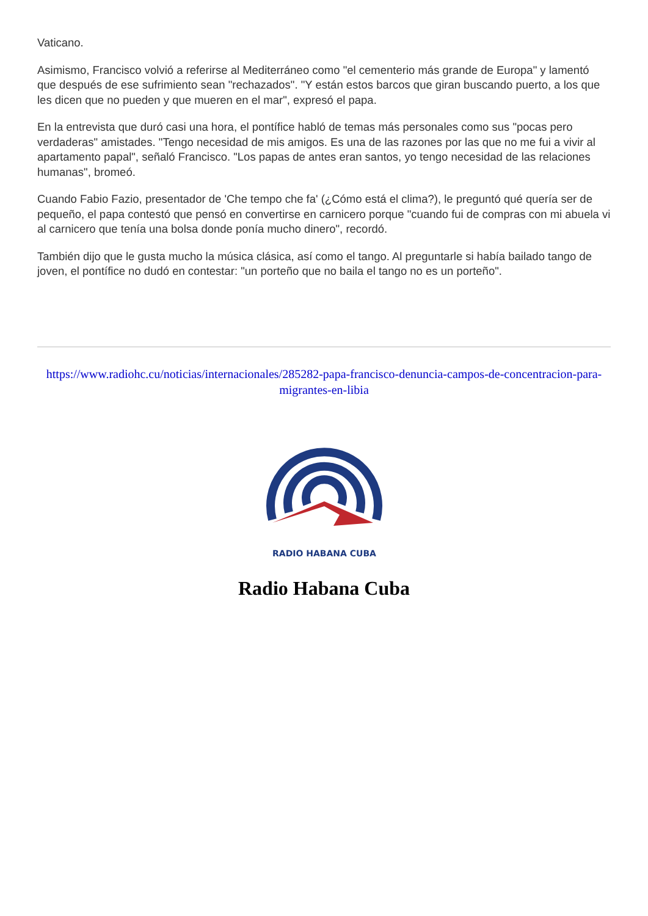Vaticano.
Asimismo, Francisco volvió a referirse al Mediterráneo como "el cementerio más grande de Europa" y lamentó que después de ese sufrimiento sean "rechazados". "Y están estos barcos que giran buscando puerto, a los que les dicen que no pueden y que mueren en el mar", expresó el papa.
En la entrevista que duró casi una hora, el pontífice habló de temas más personales como sus "pocas pero verdaderas" amistades. "Tengo necesidad de mis amigos. Es una de las razones por las que no me fui a vivir al apartamento papal", señaló Francisco. "Los papas de antes eran santos, yo tengo necesidad de las relaciones humanas", bromeó.
Cuando Fabio Fazio, presentador de 'Che tempo che fa' (¿Cómo está el clima?), le preguntó qué quería ser de pequeño, el papa contestó que pensó en convertirse en carnicero porque "cuando fui de compras con mi abuela vi al carnicero que tenía una bolsa donde ponía mucho dinero", recordó.
También dijo que le gusta mucho la música clásica, así como el tango. Al preguntarle si había bailado tango de joven, el pontífice no dudó en contestar: "un porteño que no baila el tango no es un porteño".
https://www.radiohc.cu/noticias/internacionales/285282-papa-francisco-denuncia-campos-de-concentracion-para-migrantes-en-libia
RADIO HABANA CUBA
Radio Habana Cuba